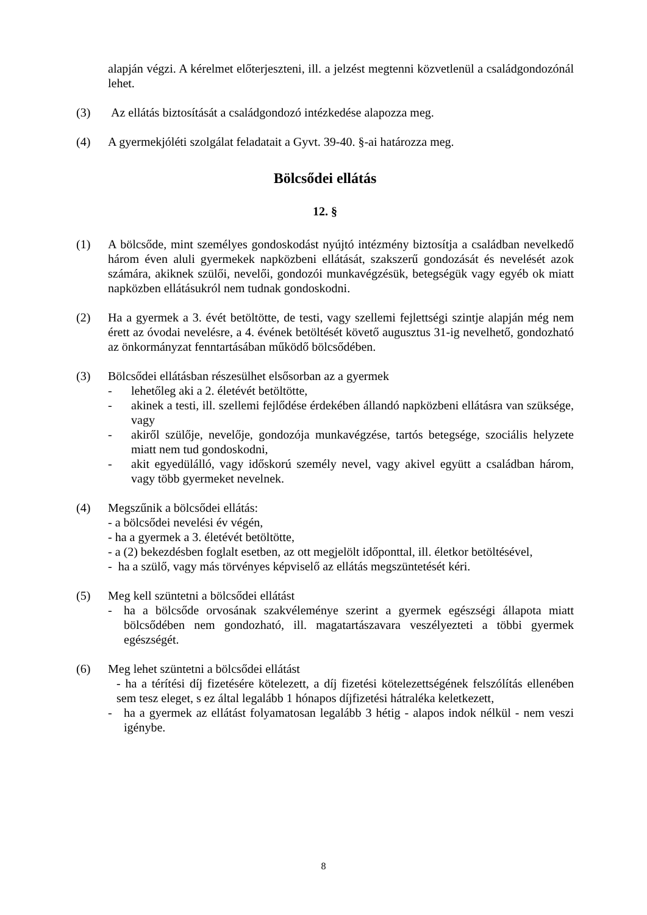alapján végzi. A kérelmet előterjeszteni, ill. a jelzést megtenni közvetlenül a családgondozónál lehet.
(3) Az ellátás biztosítását a családgondozó intézkedése alapozza meg.
(4) A gyermekjóléti szolgálat feladatait a Gyvt. 39-40. §-ai határozza meg.
Bölcsődei ellátás
12. §
(1) A bölcsőde, mint személyes gondoskodást nyújtó intézmény biztosítja a családban nevelkedő három éven aluli gyermekek napközbeni ellátását, szakszerű gondozását és nevelését azok számára, akiknek szülői, nevelői, gondozói munkavégzésük, betegségük vagy egyéb ok miatt napközben ellátásukról nem tudnak gondoskodni.
(2) Ha a gyermek a 3. évét betöltötte, de testi, vagy szellemi fejlettségi szintje alapján még nem érett az óvodai nevelésre, a 4. évének betöltését követő augusztus 31-ig nevelhető, gondozható az önkormányzat fenntartásában működő bölcsődében.
(3) Bölcsődei ellátásban részesülhet elsősorban az a gyermek
- lehetőleg aki a 2. életévét betöltötte,
- akinek a testi, ill. szellemi fejlődése érdekében állandó napközbeni ellátásra van szüksége, vagy
- akiről szülője, nevelője, gondozója munkavégzése, tartós betegsége, szociális helyzete miatt nem tud gondoskodni,
- akit egyedülálló, vagy időskorú személy nevel, vagy akivel együtt a családban három, vagy több gyermeket nevelnek.
(4) Megszűnik a bölcsődei ellátás:
- a bölcsődei nevelési év végén,
- ha a gyermek a 3. életévét betöltötte,
- a (2) bekezdésben foglalt esetben, az ott megjelölt időponttal, ill. életkor betöltésével,
- ha a szülő, vagy más törvényes képviselő az ellátás megszüntetését kéri.
(5) Meg kell szüntetni a bölcsődei ellátást
- ha a bölcsőde orvosának szakvéleménye szerint a gyermek egészségi állapota miatt bölcsődében nem gondozható, ill. magatartászavara veszélyezteti a többi gyermek egészségét.
(6) Meg lehet szüntetni a bölcsődei ellátást
- ha a térítési díj fizetésére kötelezett, a díj fizetési kötelezettségének felszólítás ellenében sem tesz eleget, s ez által legalább 1 hónapos díjfizetési hátraléka keletkezett,
- ha a gyermek az ellátást folyamatosan legalább 3 hétig - alapos indok nélkül - nem veszi igénybe.
8